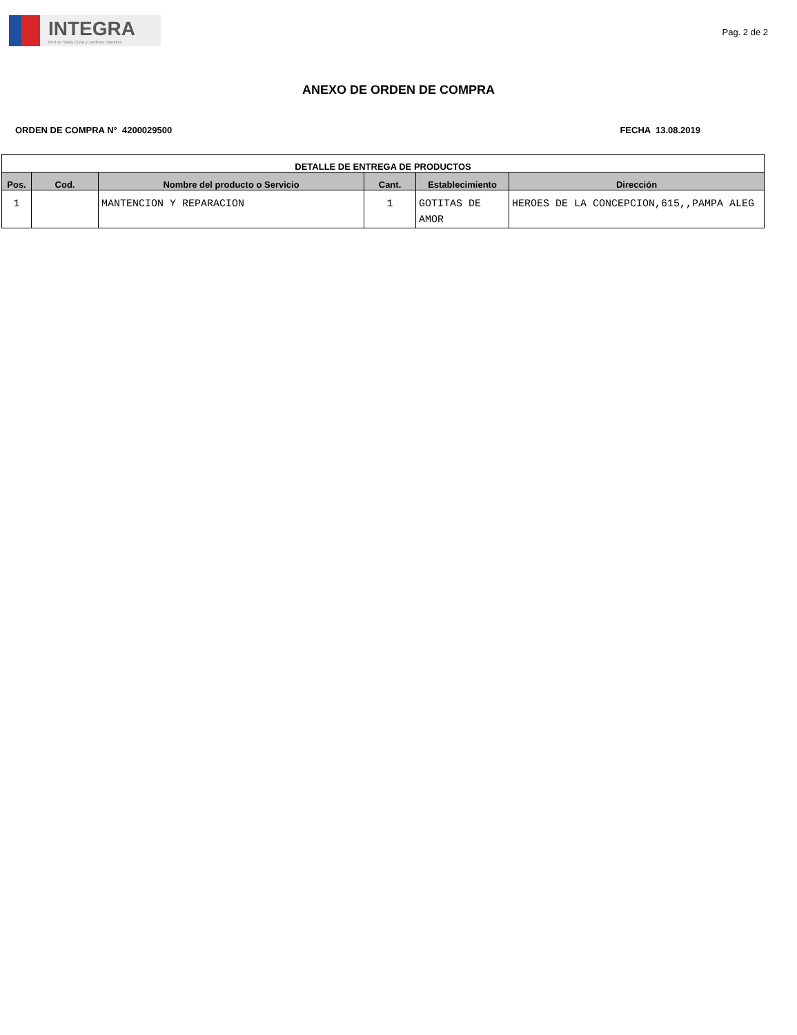INTEGRA
Red de Salas Cuna y Jardines Infantiles
Pag. 2 de 2
ANEXO DE ORDEN DE COMPRA
ORDEN DE COMPRA N° 4200029500 FECHA 13.08.2019
| DETALLE DE ENTREGA DE PRODUCTOS | | | | | |
| --- | --- | --- | --- | --- | --- |
| Pos. | Cod. | Nombre del producto o Servicio | Cant. | Establecimiento | Dirección |
| 1 | | MANTENCION Y REPARACION | 1 | GOTITAS DE AMOR | HEROES DE LA CONCEPCION,615,,PAMPA ALEG |